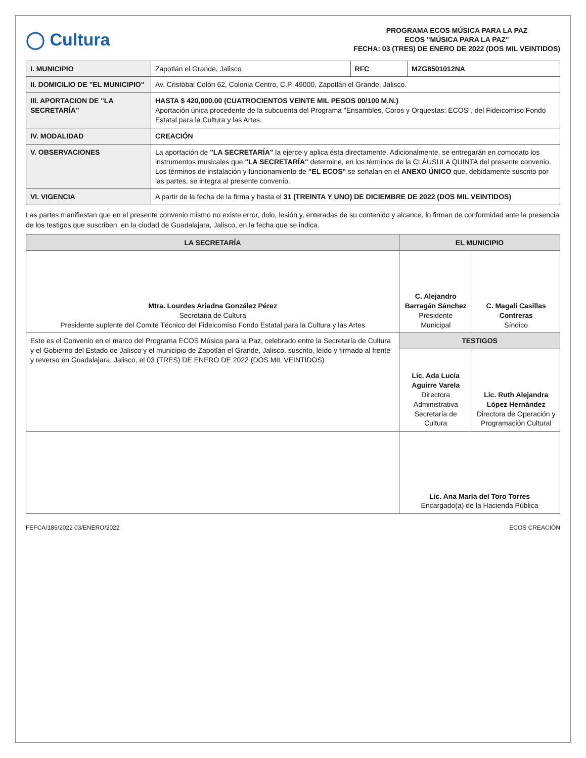◯ Cultura
PROGRAMA ECOS MÚSICA PARA LA PAZ
ECOS "MÚSICA PARA LA PAZ"
FECHA: 03 (TRES) DE ENERO DE 2022 (DOS MIL VEINTIDOS)
| I. MUNICIPIO | Zapotlán el Grande, Jalisco | RFC | MZG8501012NA |
| II. DOMICILIO DE "EL MUNICIPIO" | Av. Cristóbal Colón 62, Colonia Centro, C.P. 49000, Zapotlán el Grande, Jalisco. | | |
| III. APORTACION DE "LA SECRETARÍA" | HASTA $ 420,000.00 (CUATROCIENTOS VEINTE MIL PESOS 00/100 M.N.) Aportación única procedente de la subcuenta del Programa "Ensambles, Coros y Orquestas: ECOS", del Fideicomiso Fondo Estatal para la Cultura y las Artes. | | |
| IV. MODALIDAD | CREACIÓN | | |
| V. OBSERVACIONES | La aportación de "LA SECRETARÍA" la ejerce y aplica ésta directamente. Adicionalmente, se entregarán en comodato los instrumentos musicales que "LA SECRETARÍA" determine, en los términos de la CLÁUSULA QUINTA del presente convenio. Los términos de instalación y funcionamiento de "EL ECOS" se señalan en el ANEXO ÚNICO que, debidamente suscrito por las partes, se integra al presente convenio. | | |
| VI. VIGENCIA | A partir de la fecha de la firma y hasta el 31 (TREINTA Y UNO) DE DICIEMBRE DE 2022 (DOS MIL VEINTIDOS) | | |
Las partes manifiestan que en el presente convenio mismo no existe error, dolo, lesión y, enteradas de su contenido y alcance, lo firman de conformidad ante la presencia de los testigos que suscriben, en la ciudad de Guadalajara, Jalisco, en la fecha que se indica.
| LA SECRETARÍA | EL MUNICIPIO | |
| --- | --- | --- |
| Mtra. Lourdes Ariadna González Pérez Secretaria de Cultura Presidente suplente del Comité Técnico del Fideicomiso Fondo Estatal para la Cultura y las Artes | C. Alejandro Barragán Sánchez Presidente Municipal | C. Magali Casillas Contreras Síndico |
| Este es el Convenio en el marco del Programa ECOS Música para la Paz, celebrado entre la Secretaría de Cultura y el Gobierno del Estado de Jalisco y el municipio de Zapotlán el Grande, Jalisco, suscrito, leído y firmado al frente y reverso en Guadalajara, Jalisco, el 03 (TRES) DE ENERO DE 2022 (DOS MIL VEINTIDOS) | TESTIGOS | |
| | Lic. Ada Lucía Aguirre Varela Directora Administrativa Secretaría de Cultura | Lic. Ruth Alejandra López Hernández Directora de Operación y Programación Cultural |
| | Lic. Ana María del Toro Torres Encargado(a) de la Hacienda Pública | |
FEFCA/185/2022 03/ENERO/2022 ECOS CREACIÓN